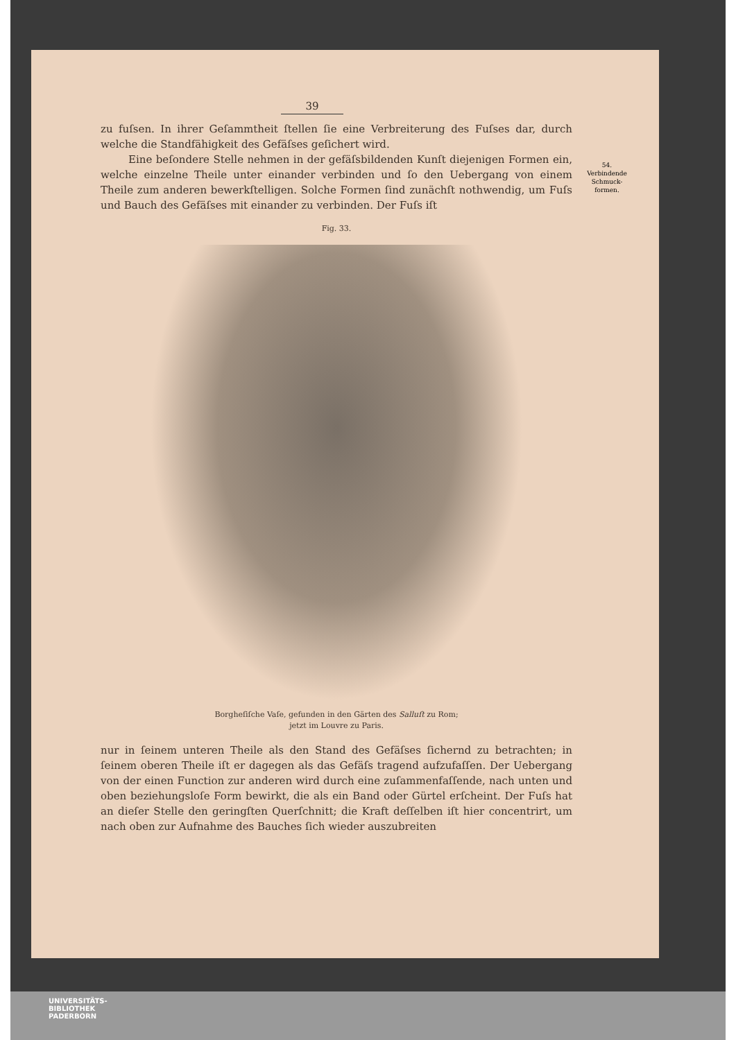54.
Verbindende
Schmuck-
formen.
39
zu fuſsen. In ihrer Geſammtheit ſtellen ſie eine Verbreiterung des Fuſses dar, durch welche die Standfähigkeit des Gefäſses geſichert wird.
Eine beſondere Stelle nehmen in der gefäſsbildenden Kunſt diejenigen Formen ein, welche einzelne Theile unter einander verbinden und ſo den Uebergang von einem Theile zum anderen bewerkſtelligen. Solche Formen ſind zunächſt noth­wendig, um Fuſs und Bauch des Gefäſses mit einander zu verbinden. Der Fuſs iſt
Fig. 33.
Borgheſiſche Vaſe, gefunden in den Gärten des Salluſt zu Rom;
jetzt im Louvre zu Paris.
nur in ſeinem unteren Theile als den Stand des Gefäſses ſichernd zu betrachten; in ſeinem oberen Theile iſt er dagegen als das Gefäſs tragend aufzufaſſen. Der Ueber­gang von der einen Function zur anderen wird durch eine zuſammenfaſſende, nach unten und oben beziehungsloſe Form bewirkt, die als ein Band oder Gürtel erſcheint. Der Fuſs hat an dieſer Stelle den geringſten Querſchnitt; die Kraft deſſelben iſt hier concentrirt, um nach oben zur Aufnahme des Bauches ſich wieder auszubreiten
UNIVERSITÄTS-
BIBLIOTHEK
PADERBORN